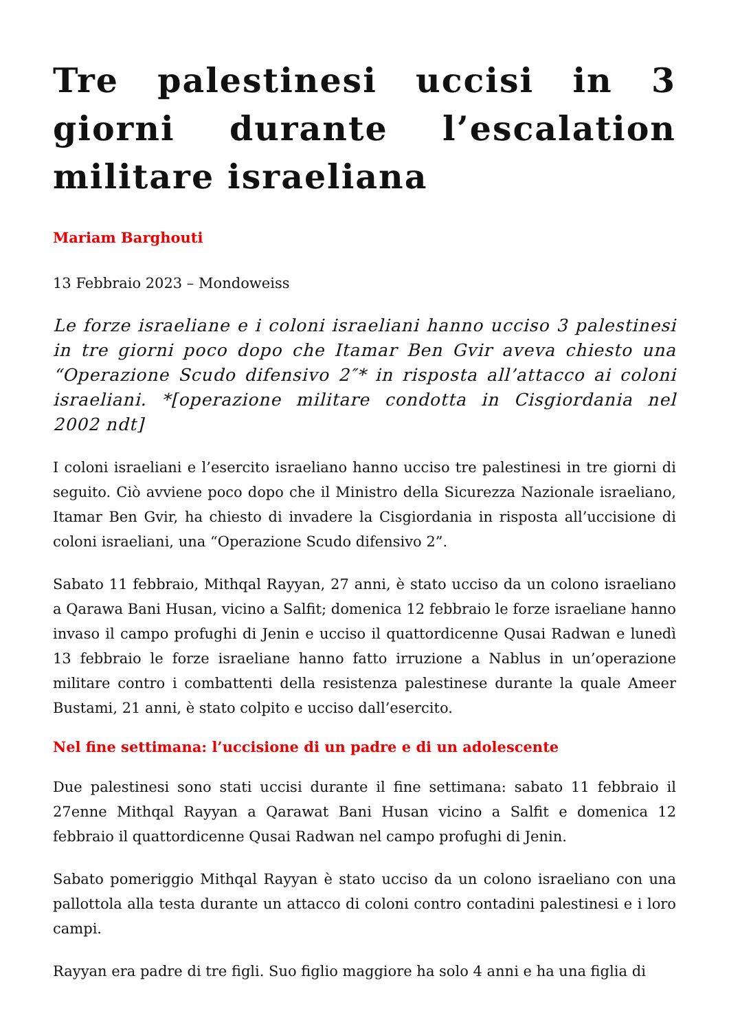Tre palestinesi uccisi in 3 giorni durante l’escalation militare israeliana
Mariam Barghouti
13 Febbraio 2023 – Mondoweiss
Le forze israeliane e i coloni israeliani hanno ucciso 3 palestinesi in tre giorni poco dopo che Itamar Ben Gvir aveva chiesto una “Operazione Scudo difensivo 2″* in risposta all’attacco ai coloni israeliani. *[operazione militare condotta in Cisgiordania nel 2002 ndt]
I coloni israeliani e l’esercito israeliano hanno ucciso tre palestinesi in tre giorni di seguito. Ciò avviene poco dopo che il Ministro della Sicurezza Nazionale israeliano, Itamar Ben Gvir, ha chiesto di invadere la Cisgiordania in risposta all’uccisione di coloni israeliani, una “Operazione Scudo difensivo 2”.
Sabato 11 febbraio, Mithqal Rayyan, 27 anni, è stato ucciso da un colono israeliano a Qarawa Bani Husan, vicino a Salfit; domenica 12 febbraio le forze israeliane hanno invaso il campo profughi di Jenin e ucciso il quattordicenne Qusai Radwan e lunedì 13 febbraio le forze israeliane hanno fatto irruzione a Nablus in un’operazione militare contro i combattenti della resistenza palestinese durante la quale Ameer Bustami, 21 anni, è stato colpito e ucciso dall’esercito.
Nel fine settimana: l’uccisione di un padre e di un adolescente
Due palestinesi sono stati uccisi durante il fine settimana: sabato 11 febbraio il 27enne Mithqal Rayyan a Qarawat Bani Husan vicino a Salfit e domenica 12 febbraio il quattordicenne Qusai Radwan nel campo profughi di Jenin.
Sabato pomeriggio Mithqal Rayyan è stato ucciso da un colono israeliano con una pallottola alla testa durante un attacco di coloni contro contadini palestinesi e i loro campi.
Rayyan era padre di tre figli. Suo figlio maggiore ha solo 4 anni e ha una figlia di